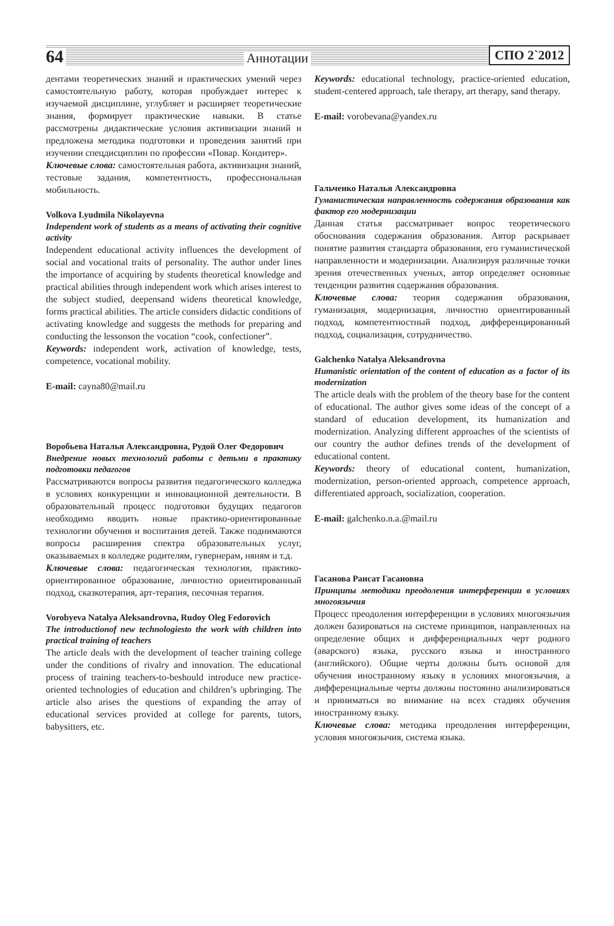64 Аннотации СПО 2`2012
дентами теоретических знаний и практических умений через самостоятельную работу, которая пробуждает интерес к изучаемой дисциплине, углубляет и расширяет теоретические знания, формирует практические навыки. В статье рассмотрены дидактические условия активизации знаний и предложена методика подготовки и проведения занятий при изучении спецдисциплин по профессии «Повар. Кондитер».
Ключевые слова: самостоятельная работа, активизация знаний, тестовые задания, компетентность, профессиональная мобильность.
Volkova Lyudmila Nikolayevna
Independent work of students as a means of activating their cognitive activity
Independent educational activity influences the development of social and vocational traits of personality. The author under lines the importance of acquiring by students theoretical knowledge and practical abilities through independent work which arises interest to the subject studied, deepensand widens theoretical knowledge, forms practical abilities. The article considers didactic conditions of activating knowledge and suggests the methods for preparing and conducting the lessonson the vocation “cook, confectioner”.
Keywords: independent work, activation of knowledge, tests, competence, vocational mobility.
E-mail: cayna80@mail.ru
Воробьева Наталья Александровна, Рудой Олег Федорович
Внедрение новых технологий работы с детьми в практику подготовки педагогов
Рассматриваются вопросы развития педагогического колледжа в условиях конкуренции и инновационной деятельности. В образовательный процесс подготовки будущих педагогов необходимо вводить новые практико-ориентированные технологии обучения и воспитания детей. Также поднимаются вопросы расширения спектра образовательных услуг, оказываемых в колледже родителям, гувернерам, няням и т.д.
Ключевые слова: педагогическая технология, практико-ориентированное образование, личностно ориентированный подход, сказкотерапия, арт-терапия, песочная терапия.
Vorobyeva Natalya Aleksandrovna, Rudoy Oleg Fedorovich
The introductionof new technologiesto the work with children into practical training of teachers
The article deals with the development of teacher training college under the conditions of rivalry and innovation. The educational process of training teachers-to-beshould introduce new practice-oriented technologies of education and children’s upbringing. The article also arises the questions of expanding the array of educational services provided at college for parents, tutors, babysitters, etc.
Keywords: educational technology, practice-oriented education, student-centered approach, tale therapy, art therapy, sand therapy.
E-mail: vorobevana@yandex.ru
Гальченко Наталья Александровна
Гуманистическая направленность содержания образования как фактор его модернизации
Данная статья рассматривает вопрос теоретического обоснования содержания образования. Автор раскрывает понятие развития стандарта образования, его гуманистической направленности и модернизации. Анализируя различные точки зрения отечественных ученых, автор определяет основные тенденции развития содержания образования.
Ключевые слова: теория содержания образования, гуманизация, модернизация, личностно ориентированный подход, компетентностный подход, дифференцированный подход, социализация, сотрудничество.
Galchenko Natalya Aleksandrovna
Humanistic orientation of the content of education as a factor of its modernization
The article deals with the problem of the theory base for the content of educational. The author gives some ideas of the concept of a standard of education development, its humanization and modernization. Analyzing different approaches of the scientists of our country the author defines trends of the development of educational content.
Keywords: theory of educational content, humanization, modernization, person-oriented approach, competence approach, differentiated approach, socialization, cooperation.
E-mail: galchenko.n.a.@mail.ru
Гасанова Раисат Гасановна
Принципы методики преодоления интерференции в условиях многоязычия
Процесс преодоления интерференции в условиях многоязычия должен базироваться на системе принципов, направленных на определение общих и дифференциальных черт родного (аварского) языка, русского языка и иностранного (английского). Общие черты должны быть основой для обучения иностранному языку в условиях многоязычия, а дифференциальные черты должны постоянно анализироваться и приниматься во внимание на всех стадиях обучения иностранному языку.
Ключевые слова: методика преодоления интерференции, условия многоязычия, система языка.